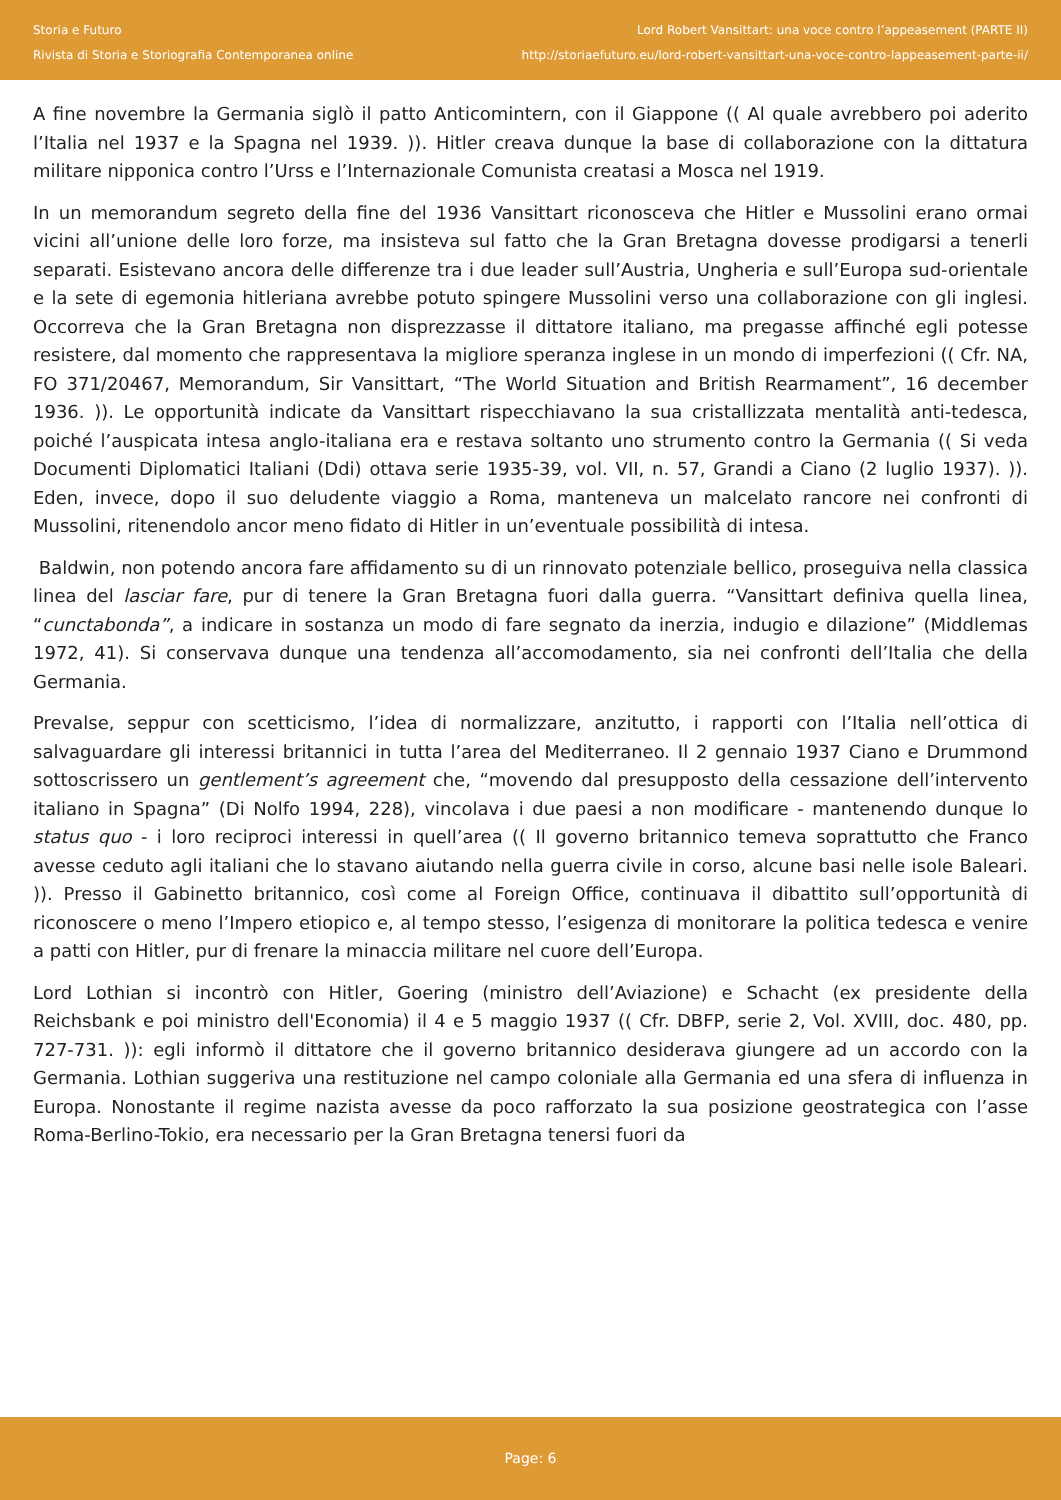Storia e Futuro
Rivista di Storia e Storiografia Contemporanea online
Lord Robert Vansittart: una voce contro l’appeasement (PARTE II)
http://storiaefuturo.eu/lord-robert-vansittart-una-voce-contro-lappeasement-parte-ii/
A fine novembre la Germania siglò il patto Anticomintern, con il Giappone (( Al quale avrebbero poi aderito l’Italia nel 1937 e la Spagna nel 1939. )). Hitler creava dunque la base di collaborazione con la dittatura militare nipponica contro l’Urss e l’Internazionale Comunista creatasi a Mosca nel 1919.
In un memorandum segreto della fine del 1936 Vansittart riconosceva che Hitler e Mussolini erano ormai vicini all’unione delle loro forze, ma insisteva sul fatto che la Gran Bretagna dovesse prodigarsi a tenerli separati. Esistevano ancora delle differenze tra i due leader sull’Austria, Ungheria e sull’Europa sud-orientale e la sete di egemonia hitleriana avrebbe potuto spingere Mussolini verso una collaborazione con gli inglesi. Occorreva che la Gran Bretagna non disprezzasse il dittatore italiano, ma pregasse affinché egli potesse resistere, dal momento che rappresentava la migliore speranza inglese in un mondo di imperfezioni (( Cfr. NA, FO 371/20467, Memorandum, Sir Vansittart, “The World Situation and British Rearmament”, 16 december 1936. )). Le opportunità indicate da Vansittart rispecchiavano la sua cristallizzata mentalità anti-tedesca, poiché l’auspicata intesa anglo-italiana era e restava soltanto uno strumento contro la Germania (( Si veda Documenti Diplomatici Italiani (Ddi) ottava serie 1935-39, vol. VII, n. 57, Grandi a Ciano (2 luglio 1937). )). Eden, invece, dopo il suo deludente viaggio a Roma, manteneva un malcelato rancore nei confronti di Mussolini, ritenendolo ancor meno fidato di Hitler in un’eventuale possibilità di intesa.
Baldwin, non potendo ancora fare affidamento su di un rinnovato potenziale bellico, proseguiva nella classica linea del lasciar fare, pur di tenere la Gran Bretagna fuori dalla guerra. “Vansittart definiva quella linea, “cunctabonda”, a indicare in sostanza un modo di fare segnato da inerzia, indugio e dilazione” (Middlemas 1972, 41). Si conservava dunque una tendenza all’accomodamento, sia nei confronti dell’Italia che della Germania.
Prevalse, seppur con scetticismo, l’idea di normalizzare, anzitutto, i rapporti con l’Italia nell’ottica di salvaguardare gli interessi britannici in tutta l’area del Mediterraneo. Il 2 gennaio 1937 Ciano e Drummond sottoscrissero un gentlement’s agreement che, “movendo dal presupposto della cessazione dell’intervento italiano in Spagna” (Di Nolfo 1994, 228), vincolava i due paesi a non modificare - mantenendo dunque lo status quo - i loro reciproci interessi in quell’area (( Il governo britannico temeva soprattutto che Franco avesse ceduto agli italiani che lo stavano aiutando nella guerra civile in corso, alcune basi nelle isole Baleari. )). Presso il Gabinetto britannico, così come al Foreign Office, continuava il dibattito sull’opportunità di riconoscere o meno l’Impero etiopico e, al tempo stesso, l’esigenza di monitorare la politica tedesca e venire a patti con Hitler, pur di frenare la minaccia militare nel cuore dell’Europa.
Lord Lothian si incontrò con Hitler, Goering (ministro dell’Aviazione) e Schacht (ex presidente della Reichsbank e poi ministro dell'Economia) il 4 e 5 maggio 1937 (( Cfr. DBFP, serie 2, Vol. XVIII, doc. 480, pp. 727-731. )): egli informò il dittatore che il governo britannico desiderava giungere ad un accordo con la Germania. Lothian suggeriva una restituzione nel campo coloniale alla Germania ed una sfera di influenza in Europa. Nonostante il regime nazista avesse da poco rafforzato la sua posizione geostrategica con l’asse Roma-Berlino-Tokio, era necessario per la Gran Bretagna tenersi fuori da
Page: 6